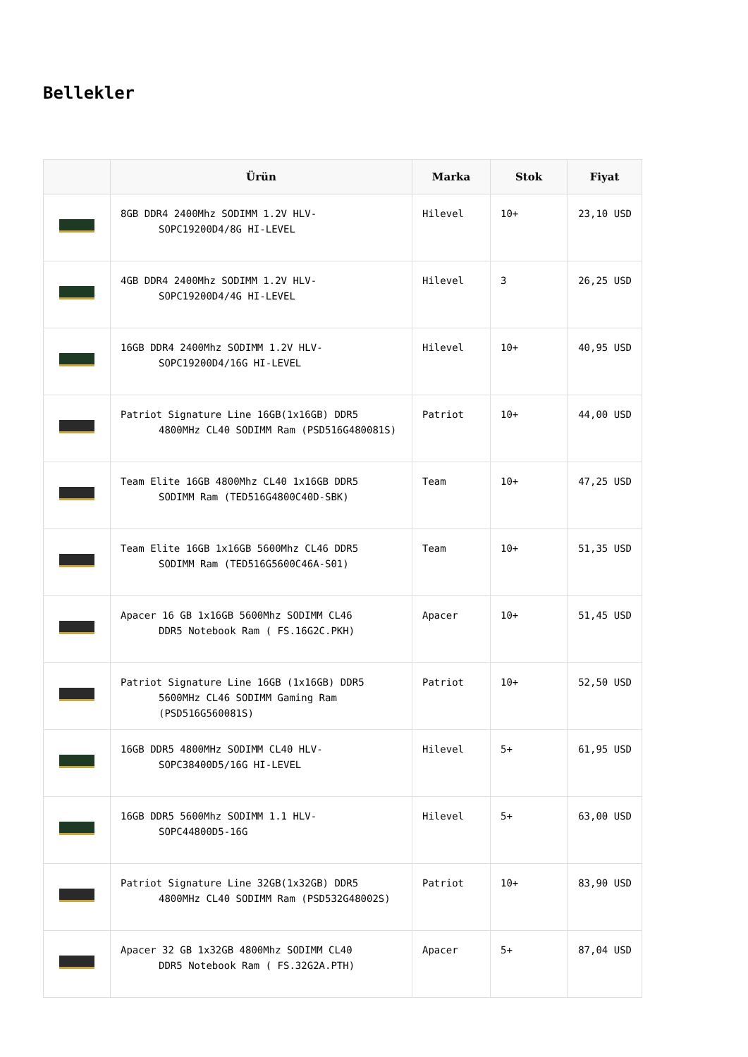Bellekler
| | Ürün | Marka | Stok | Fiyat |
| --- | --- | --- | --- | --- |
| | 8GB DDR4 2400Mhz SODIMM 1.2V HLV- SOPC19200D4/8G HI-LEVEL | Hilevel | 10+ | 23,10 USD |
| | 4GB DDR4 2400Mhz SODIMM 1.2V HLV- SOPC19200D4/4G HI-LEVEL | Hilevel | 3 | 26,25 USD |
| | 16GB DDR4 2400Mhz SODIMM 1.2V HLV- SOPC19200D4/16G HI-LEVEL | Hilevel | 10+ | 40,95 USD |
| | Patriot Signature Line 16GB(1x16GB) DDR5 4800MHz CL40 SODIMM Ram (PSD516G480081S) | Patriot | 10+ | 44,00 USD |
| | Team Elite 16GB 4800Mhz CL40 1x16GB DDR5 SODIMM Ram (TED516G4800C40D-SBK) | Team | 10+ | 47,25 USD |
| | Team Elite 16GB 1x16GB 5600Mhz CL46 DDR5 SODIMM Ram (TED516G5600C46A-S01) | Team | 10+ | 51,35 USD |
| | Apacer 16 GB 1x16GB 5600Mhz SODIMM CL46 DDR5 Notebook Ram ( FS.16G2C.PKH) | Apacer | 10+ | 51,45 USD |
| | Patriot Signature Line 16GB (1x16GB) DDR5 5600MHz CL46 SODIMM Gaming Ram (PSD516G560081S) | Patriot | 10+ | 52,50 USD |
| | 16GB DDR5 4800MHz SODIMM CL40 HLV- SOPC38400D5/16G HI-LEVEL | Hilevel | 5+ | 61,95 USD |
| | 16GB DDR5 5600Mhz SODIMM 1.1 HLV- SOPC44800D5-16G | Hilevel | 5+ | 63,00 USD |
| | Patriot Signature Line 32GB(1x32GB) DDR5 4800MHz CL40 SODIMM Ram (PSD532G48002S) | Patriot | 10+ | 83,90 USD |
| | Apacer 32 GB 1x32GB 4800Mhz SODIMM CL40 DDR5 Notebook Ram ( FS.32G2A.PTH) | Apacer | 5+ | 87,04 USD |